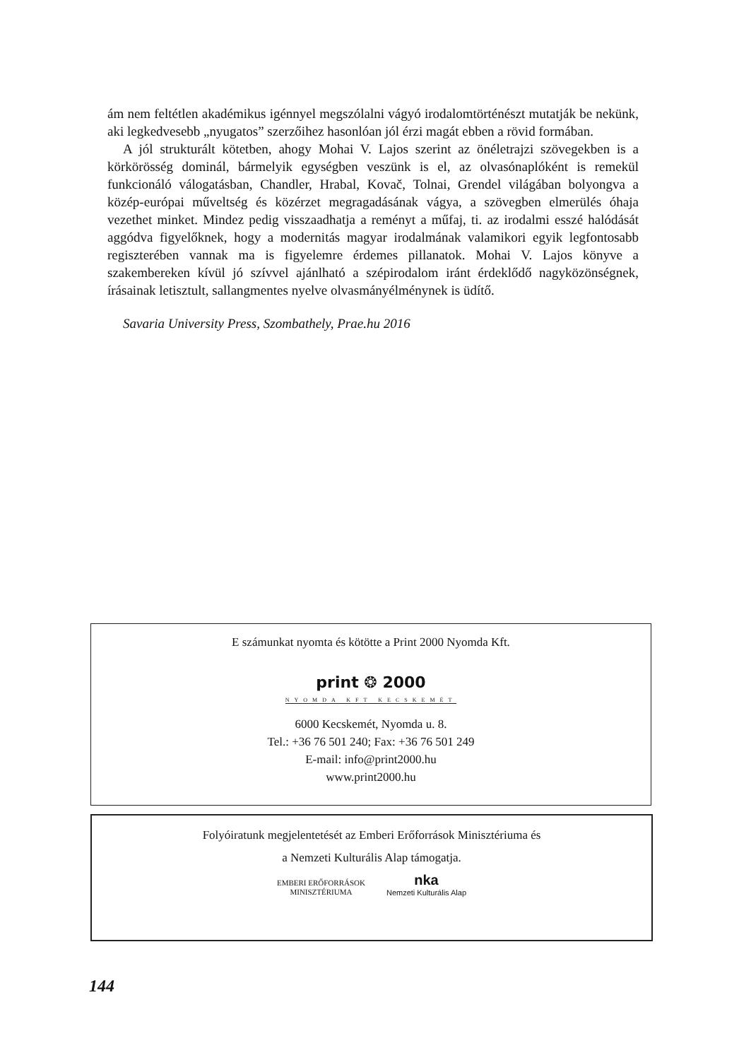ám nem feltétlen akadémikus igénnyel megszólalni vágyó irodalomtörténészt mutatják be nekünk, aki legkedvesebb „nyugatos” szerzőihez hasonlóan jól érzi magát ebben a rövid formában.
A jól strukturált kötetben, ahogy Mohai V. Lajos szerint az önéletrajzi szövegekben is a körkörösség dominál, bármelyik egységben veszünk is el, az olvasónaplóként is remekül funkcionáló válogatásban, Chandler, Hrabal, Kovač, Tolnai, Grendel világában bolyongva a közép-európai műveltség és közérzet megragadásának vágya, a szövegben elmerülés óhaja vezethet minket. Mindez pedig visszaadhatja a reményt a műfaj, ti. az irodalmi esszé halódását aggódva figyelőknek, hogy a modernitás magyar irodalmának valamikori egyik legfontosabb regiszterében vannak ma is figyelemre érdemes pillanatok. Mohai V. Lajos könyve a szakembereken kívül jó szívvel ajánlható a szépirodalom iránt érdeklődő nagyközönségnek, írásainak letisztult, sallangmentes nyelve olvasmányélménynek is üdítő.
Savaria University Press, Szombathely, Prae.hu 2016
E számunkat nyomta és kötötte a Print 2000 Nyomda Kft.
print ❂ 2000
NYOMDA KFT KECSKEMÉT
6000 Kecskemét, Nyomda u. 8.
Tel.: +36 76 501 240; Fax: +36 76 501 249
E-mail: info@print2000.hu
www.print2000.hu
Folyóiratunk megjelentetését az Emberi Erőforrások Minisztériuma és
a Nemzeti Kulturális Alap támogatja.
EMBERI ERŐFORRÁSOK
MINISZTÉRIUMA
nkа
Nemzeti Kulturális Alap
144